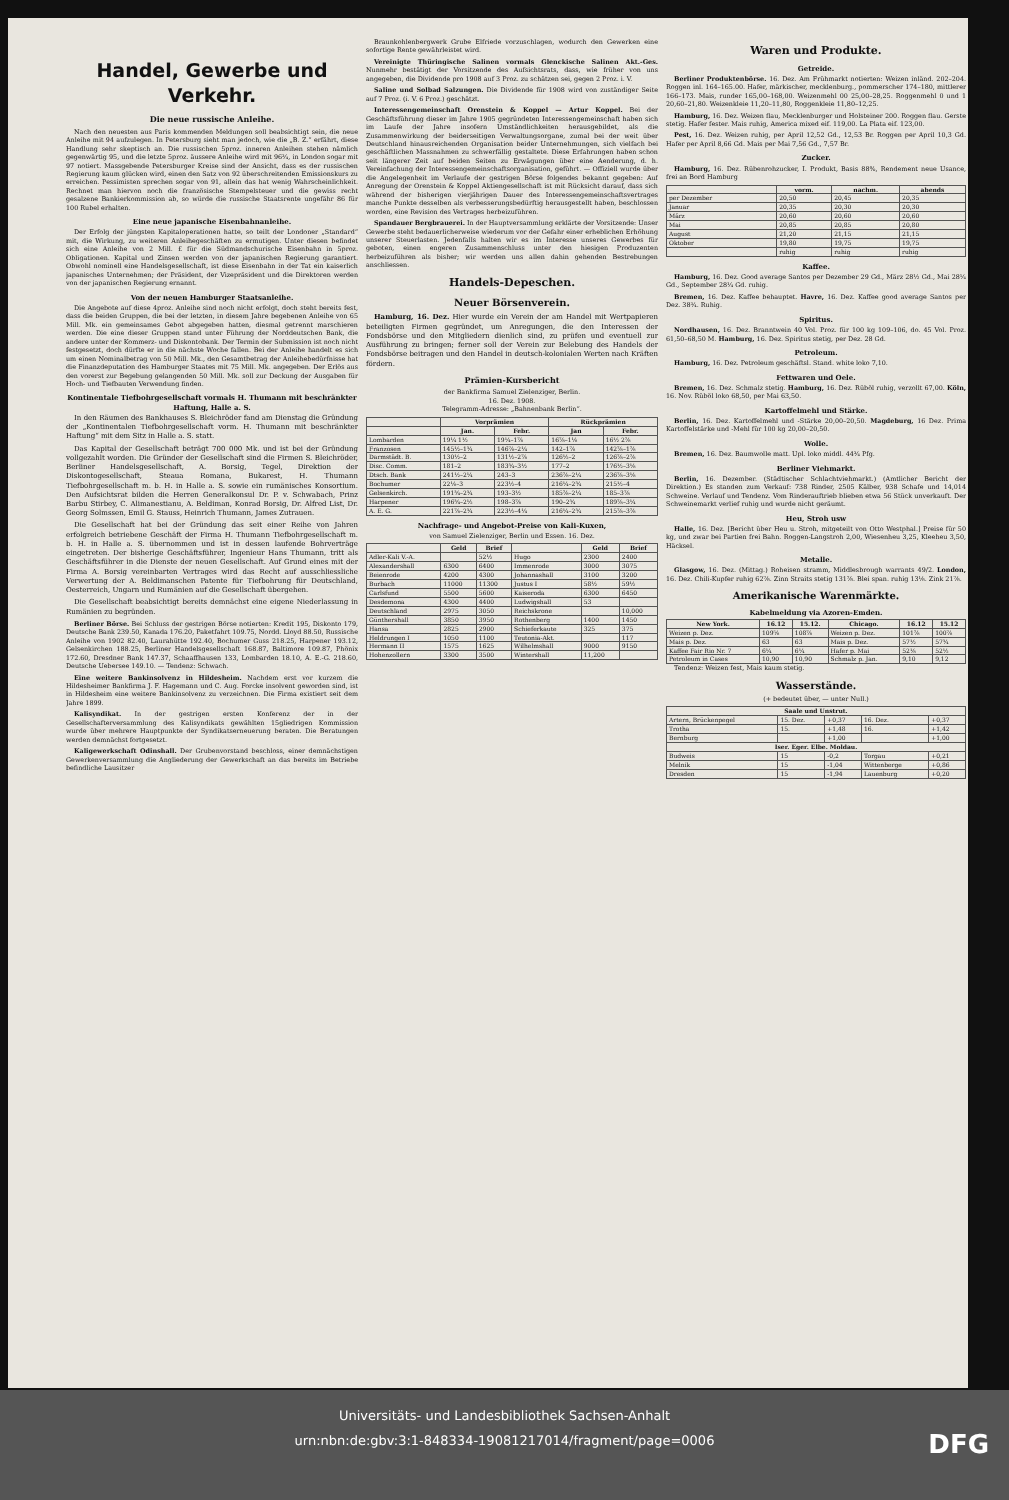Handel, Gewerbe und Verkehr.
Die neue russische Anleihe.
Nach den neuesten aus Paris kommenden Meldungen soll beabsichtigt sein, die neue Anleihe mit 94 aufzulegen. In Petersburg sieht man jedoch, wie die „B. Z.“ erfährt, diese Handlung sehr skeptisch an. Die russischen 5proz. inneren Anleihen stehen nämlich gegenwärtig 95, und die letzte 5proz. äussere Anleihe wird mit 96¾, in London sogar mit 97 notiert. Massgebende Petersburger Kreise sind der Ansicht, dass es der russischen Regierung kaum glücken wird, einen den Satz von 92 überschreitenden Emissionskurs zu erreichen. Pessimisten sprechen sogar von 91, allein das hat wenig Wahrscheinlichkeit. Rechnet man hiervon noch die französische Stempelsteuer und die gewiss recht gesalzene Bankierkommission ab, so würde die russische Staatsrente ungefähr 86 für 100 Rubel erhalten.
Eine neue japanische Eisenbahnanleihe.
Der Erfolg der jüngsten Kapitaloperationen hatte, so teilt der Londoner „Standard“ mit, die Wirkung, zu weiteren Anleihegeschäften zu ermutigen. Unter diesen befindet sich eine Anleihe von 2 Mill. £ für die Südmandschurische Eisenbahn in 5proz. Obligationen. Kapital und Zinsen werden von der japanischen Regierung garantiert. Obwohl nominell eine Handelsgesellschaft, ist diese Eisenbahn in der Tat ein kaiserlich japanisches Unternehmen; der Präsident, der Vizepräsident und die Direktoren werden von der japanischen Regierung ernannt.
Von der neuen Hamburger Staatsanleihe.
Die Angebote auf diese 4proz. Anleihe sind noch nicht erfolgt, doch steht bereits fest, dass die beiden Gruppen, die bei der letzten, in diesem Jahre begebenen Anleihe von 65 Mill. Mk. ein gemeinsames Gebot abgegeben hatten, diesmal getrennt marschieren werden. Die eine dieser Gruppen stand unter Führung der Norddeutschen Bank, die andere unter der Kommerz- und Diskontobank. Der Termin der Submission ist noch nicht festgesetzt, doch dürfte er in die nächste Woche fallen. Bei der Anleihe handelt es sich um einen Nominalbetrag von 50 Mill. Mk., den Gesamtbetrag der Anleihebedürfnisse hat die Finanzdeputation des Hamburger Staates mit 75 Mill. Mk. angegeben. Der Erlös aus den vorerst zur Begebung gelangenden 50 Mill. Mk. soll zur Deckung der Ausgaben für Hoch- und Tiefbauten Verwendung finden.
Kontinentale Tiefbohrgesellschaft vormals H. Thumann mit beschränkter Haftung, Halle a. S.
In den Räumen des Bankhauses S. Bleichröder fand am Dienstag die Gründung der „Kontinentalen Tiefbohrgesellschaft vorm. H. Thumann mit beschränkter Haftung“ mit dem Sitz in Halle a. S. statt.
Das Kapital der Gesellschaft beträgt 700 000 Mk. und ist bei der Gründung vollgezahlt worden. Die Gründer der Gesellschaft sind die Firmen S. Bleichröder, Berliner Handelsgesellschaft, A. Borsig, Tegel, Direktion der Diskontogesellschaft, Steaua Romana, Bukarest, H. Thumann Tiefbohrgesellschaft m. b. H. in Halle a. S. sowie ein rumänisches Konsortium. Den Aufsichtsrat bilden die Herren Generalkonsul Dr. P. v. Schwabach, Prinz Barbu Stirbey, C. Alimanestianu, A. Beldiman, Konrad Borsig, Dr. Alfred List, Dr. Georg Solmssen, Emil G. Stauss, Heinrich Thumann, James Zutrauen.
Die Gesellschaft hat bei der Gründung das seit einer Reihe von Jahren erfolgreich betriebene Geschäft der Firma H. Thumann Tiefbohrgesellschaft m. b. H. in Halle a. S. übernommen und ist in dessen laufende Bohrverträge eingetreten. Der bisherige Geschäftsführer, Ingenieur Hans Thumann, tritt als Geschäftsführer in die Dienste der neuen Gesellschaft. Auf Grund eines mit der Firma A. Borsig vereinbarten Vertrages wird das Recht auf ausschliessliche Verwertung der A. Beldimanschen Patente für Tiefbohrung für Deutschland, Oesterreich, Ungarn und Rumänien auf die Gesellschaft übergehen.
Die Gesellschaft beabsichtigt bereits demnächst eine eigene Niederlassung in Rumänien zu begründen.
Berliner Börse. Bei Schluss der gestrigen Börse notierten: Kredit 195, Diskonto 179, Deutsche Bank 239.50, Kanada 176.20, Paketfahrt 109.75, Nordd. Lloyd 88.50, Russische Anleihe von 1902 82.40, Laurahütte 192.40, Bochumer Guss 218.25, Harpener 193.12, Gelsenkirchen 188.25, Berliner Handelsgesellschaft 168.87, Baltimore 109.87, Phönix 172.60, Dresdner Bank 147.37, Schaaffhausen 133, Lombarden 18.10, A. E.-G. 218.60, Deutsche Uebersee 149.10. — Tendenz: Schwach.
Eine weitere Bankinsolvenz in Hildesheim. Nachdem erst vor kurzem die Hildesheimer Bankfirma J. F. Hagemann und C. Aug. Forcke insolvent geworden sind, ist in Hildesheim eine weitere Bankinsolvenz zu verzeichnen. Die Firma existiert seit dem Jahre 1899.
Kalisyndikat. In der gestrigen ersten Konferenz der in der Gesellschafterversammlung des Kalisyndikats gewählten 15gliedrigen Kommission wurde über mehrere Hauptpunkte der Syndikatserneuerung beraten. Die Beratungen werden demnächst fortgesetzt.
Kaligewerkschaft Odinshall. Der Grubenvorstand beschloss, einer demnächstigen Gewerkenversammlung die Angliederung der Gewerkschaft an das bereits im Betriebe befindliche Lausitzer
Braunkohlenbergwerk Grube Elfriede vorzuschlagen, wodurch den Gewerken eine sofortige Rente gewährleistet wird.
Vereinigte Thüringische Salinen vormals Glenckische Salinen Akt.-Ges. Nunmehr bestätigt der Vorsitzende des Aufsichtsrats, dass, wie früher von uns angegeben, die Dividende pro 1908 auf 3 Proz. zu schätzen sei, gegen 2 Proz. i. V.
Saline und Solbad Salzungen. Die Dividende für 1908 wird von zuständiger Seite auf 7 Proz. (i. V. 6 Proz.) geschätzt.
Interessengemeinschaft Orenstein & Koppel — Artur Koppel. Bei der Geschäftsführung dieser im Jahre 1905 gegründeten Interessengemeinschaft haben sich im Laufe der Jahre insofern Umständlichkeiten herausgebildet, als die Zusammenwirkung der beiderseitigen Verwaltungsorgane, zumal bei der weit über Deutschland hinausreichenden Organisation beider Unternehmungen, sich vielfach bei geschäftlichen Massnahmen zu schwerfällig gestaltete. Diese Erfahrungen haben schon seit längerer Zeit auf beiden Seiten zu Erwägungen über eine Aenderung, d. h. Vereinfachung der Interessengemeinschaftsorganisation, geführt. — Offiziell wurde über die Angelegenheit im Verlaufe der gestrigen Börse folgendes bekannt gegeben: Auf Anregung der Orenstein & Koppel Aktiengesellschaft ist mit Rücksicht darauf, dass sich während der bisherigen vierjährigen Dauer des Interessengemeinschaftsvertrages manche Punkte desselben als verbesserungsbedürftig herausgestellt haben, beschlossen worden, eine Revision des Vertrages herbeizuführen.
Spandauer Bergbrauerei. In der Hauptversammlung erklärte der Vorsitzende: Unser Gewerbe steht bedauerlicherweise wiederum vor der Gefahr einer erheblichen Erhöhung unserer Steuerlasten. Jedenfalls halten wir es im Interesse unseres Gewerbes für geboten, einen engeren Zusammenschluss unter den hiesigen Produzenten herbeizuführen als bisher; wir werden uns allen dahin gehenden Bestrebungen anschliessen.
Handels-Depeschen.
Neuer Börsenverein.
Hamburg, 16. Dez. Hier wurde ein Verein der am Handel mit Wertpapieren beteiligten Firmen gegründet, um Anregungen, die den Interessen der Fondsbörse und den Mitgliedern dienlich sind, zu prüfen und eventuell zur Ausführung zu bringen; ferner soll der Verein zur Belebung des Handels der Fondsbörse beitragen und den Handel in deutsch-kolonialen Werten nach Kräften fördern.
Prämien-Kursbericht
der Bankfirma Samuel Zielenziger, Berlin.
16. Dez. 1908.
Telegramm-Adresse: „Bahnenbank Berlin“.
| | Vorprämien | | Rückprämien | |
| --- | --- | --- | --- | --- |
| | Jan. | Febr. | Jan | Febr. |
| Lombarden | 19¼ 1½ | 19¼–1⅞ | 16⅞–1⅛ | 16½ 2⅞ |
| Franzosen | 145½–1¾ | 146⅞–2¼ | 142–1⅞ | 142⅞–1⅞ |
| Darmstädt. B. | 130½–2 | 131½–2⅞ | 126½–2 | 126⅞–2⅞ |
| Disc. Comm. | 181–2 | 183¾–3½ | 177–2 | 176½–3⅛ |
| Dtsch. Bank | 241½–2¼ | 243–3 | 236⅞–2¼ | 236⅞–3⅛ |
| Bochumer | 22⅛–3 | 223½–4 | 216¼–2¾ | 215½–4 |
| Gelsenkirch. | 191¾–2¾ | 193–3½ | 185⅞–2¼ | 185–3⅞ |
| Harpener | 196¾–2½ | 198–3⅞ | 190–2¾ | 189⅞–3¼ |
| A. E. G. | 221⅞–2¾ | 223½–4¼ | 216¼–2¾ | 215⅞–3⅞ |
Nachfrage- und Angebot-Preise von Kali-Kuxen,
von Samuel Zielenziger, Berlin und Essen. 16. Dez.
| | Geld | Brief | | Geld | Brief |
| --- | --- | --- | --- | --- | --- |
| Adler-Kali V.-A. | | 52½ | Hugo | 2300 | 2400 |
| Alexandershall | 6300 | 6400 | Immenrode | 3000 | 3075 |
| Beienrode | 4200 | 4300 | Johannashall | 3100 | 3200 |
| Burbach | 11000 | 11300 | Justus I | 58½ | 59½ |
| Carlsfund | 5500 | 5600 | Kaiseroda | 6300 | 6450 |
| Desdemona | 4300 | 4400 | Ludwigshall | 53 | |
| Deutschland | 2975 | 3050 | Reichskrone | | 10,000 |
| Günthershall | 3850 | 3950 | Rothenberg | 1400 | 1450 |
| Hansa | 2825 | 2900 | Schieferkaute | 325 | 375 |
| Heldrungen I | 1050 | 1100 | Teutonia-Akt. | | 117 |
| Hermann II | 1575 | 1625 | Wilhelmshall | 9000 | 9150 |
| Hohenzollern | 3300 | 3500 | Wintershall | 11,200 | |
Waren und Produkte.
Getreide.
Berliner Produktenbörse. 16. Dez. Am Frühmarkt notierten: Weizen inländ. 202–204. Roggen inl. 164–165.00. Hafer, märkischer, mecklenburg., pommerscher 174–180, mittlerer 166–173. Mais, runder 165,00–168,00. Weizenmehl 00 25,00–28,25. Roggenmehl 0 und 1 20,60–21,80. Weizenkleie 11,20–11,80, Roggenkleie 11,80–12,25.
Hamburg, 16. Dez. Weizen flau, Mecklenburger und Holsteiner 200. Roggen flau. Gerste stetig. Hafer fester. Mais ruhig, America mixed eif. 119,00. La Plata eif. 123,00.
Pest, 16. Dez. Weizen ruhig, per April 12,52 Gd., 12,53 Br. Roggen per April 10,3 Gd. Hafer per April 8,66 Gd. Mais per Mai 7,56 Gd., 7,57 Br.
Zucker.
Hamburg, 16. Dez. Rübenrohzucker, I. Produkt, Basis 88%, Rendement neue Usance, frei an Bord Hamburg
| | vorm. | nachm. | abends |
| --- | --- | --- | --- |
| per Dezember | 20,50 | 20,45 | 20,35 |
| Januar | 20,35 | 20,30 | 20,30 |
| März | 20,60 | 20,60 | 20,60 |
| Mai | 20,85 | 20,85 | 20,80 |
| August | 21,20 | 21,15 | 21,15 |
| Oktober | 19,80 | 19,75 | 19,75 |
| | ruhig | ruhig | ruhig |
Kaffee.
Hamburg, 16. Dez. Good average Santos per Dezember 29 Gd., März 28½ Gd., Mai 28¼ Gd., September 28¼ Gd. ruhig.
Bremen, 16. Dez. Kaffee behauptet. Havre, 16. Dez. Kaffee good average Santos per Dez. 38¾. Ruhig.
Spiritus.
Nordhausen, 16. Dez. Branntwein 40 Vol. Proz. für 100 kg 109–106, do. 45 Vol. Proz. 61,50–68,50 M. Hamburg, 16. Dez. Spiritus stetig, per Dez. 28 Gd.
Petroleum.
Hamburg, 16. Dez. Petroleum geschäftsl. Stand. white loko 7,10.
Fettwaren und Oele.
Bremen, 16. Dez. Schmalz stetig. Hamburg, 16. Dez. Rüböl ruhig, verzollt 67,00. Köln, 16. Nov. Rüböl loko 68,50, per Mai 63,50.
Kartoffelmehl und Stärke.
Berlin, 16. Dez. Kartoffelmehl und -Stärke 20,00–20,50. Magdeburg, 16 Dez. Prima Kartoffelstärke und -Mehl für 100 kg 20,00–20,50.
Wolle.
Bremen, 16. Dez. Baumwolle matt. Upl. loko middl. 44¾ Pfg.
Berliner Viehmarkt.
Berlin, 16. Dezember. (Städtischer Schlachtviehmarkt.) (Amtlicher Bericht der Direktion.) Es standen zum Verkauf: 738 Rinder, 2505 Kälber, 938 Schafe und 14,014 Schweine. Verlauf und Tendenz. Vom Rinderauftrieb blieben etwa 56 Stück unverkauft. Der Schweinemarkt verlief ruhig und wurde nicht geräumt.
Heu, Stroh usw
Halle, 16. Dez. [Bericht über Heu u. Stroh, mitgeteilt von Otto Westphal.] Preise für 50 kg, und zwar bei Partien frei Bahn. Roggen-Langstroh 2,00, Wiesenheu 3,25, Kleeheu 3,50, Häcksel.
Metalle.
Glasgow, 16. Dez. (Mittag.) Roheisen stramm, Middlesbrough warrants 49/2. London, 16. Dez. Chili-Kupfer ruhig 62⅞. Zinn Straits stetig 131⅞. Blei span. ruhig 13⅛. Zink 21⅞.
Amerikanische Warenmärkte.
Kabelmeldung via Azoren-Emden.
| New York. | 16.12 | 15.12. | Chicago. | 16.12 | 15.12 |
| --- | --- | --- | --- | --- | --- |
| Weizen p. Dez. | 109⅝ | 108⅞ | Weizen p. Dez. | 101⅞ | 100⅞ |
| Mais p. Dez. | 63 | 63 | Mais p. Dez. | 57½ | 57¾ |
| Kaffee Fair Rio Nr. 7 | 6¼ | 6¼ | Hafer p. Mai | 52⅛ | 52½ |
| Petroleum in Cases | 10,90 | 10,90 | Schmalz p. Jan. | 9,10 | 9,12 |
Tendenz: Weizen fest, Mais kaum stetig.
Wasserstände.
(+ bedeutet über, — unter Null.)
| Saale und Unstrut. | | | | |
| --- | --- | --- | --- | --- |
| Artern, Brückenpegel | 15. Dez. | +0,37 | 16. Dez. | +0,37 |
| Trotha | 15. | +1,48 | 16. | +1,42 |
| Bernburg | | +1,00 | | +1,00 |
| Iser. Eger. Elbe. Moldau. | | | | |
| Budweis | 15 | -0,2 | Torgau | +0,21 |
| Melnik | 15 | -1,04 | Wittenberge | +0,86 |
| Dresden | 15 | -1,94 | Lauenburg | +0,20 |
Universitäts- und Landesbibliothek Sachsen-Anhalt
urn:nbn:de:gbv:3:1-848334-19081217014/fragment/page=0006
DFG